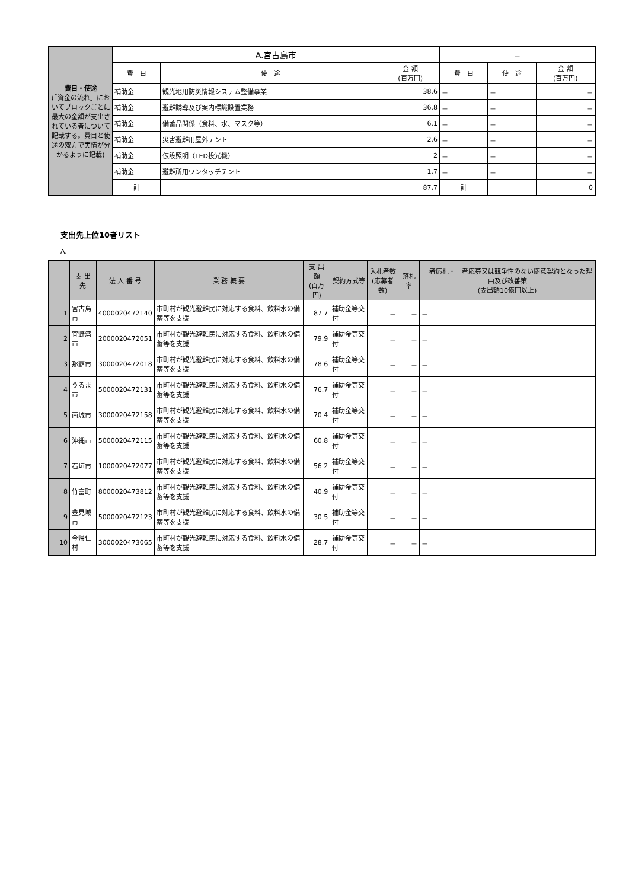| 費目・使途 (「資金の流れ」においてブロックごとに最大の金額が支出されている者について記載する。費目と使途の双方で実情が分かるように記載) | A.宮古島市 | | | － | | |
| | 費 目 | 使 途 | 金 額 (百万円) | 費 目 | 使 途 | 金 額 (百万円) |
| | 補助金 | 観光地用防災情報システム整備事業 | 38.6 | － | － | － |
| | 補助金 | 避難誘導及び案内標識設置業務 | 36.8 | － | － | － |
| | 補助金 | 備蓄品関係（食料、水、マスク等） | 6.1 | － | － | － |
| | 補助金 | 災害避難用屋外テント | 2.6 | － | － | － |
| | 補助金 | 仮設照明（LED投光機） | 2 | － | － | － |
| | 補助金 | 避難所用ワンタッチテント | 1.7 | － | － | － |
| | 計 | | 87.7 | 計 | | 0 |
支出先上位10者リスト
A.
| | 支 出 先 | 法 人 番 号 | 業 務 概 要 | 支 出 額 (百万円) | 契約方式等 | 入札者数 (応募者数) | 落札率 | 一者応札・一者応募又は競争性のない随意契約となった理由及び改善策 (支出額10億円以上) |
| 1 | 宮古島市 | 4000020472140 | 市町村が観光避難民に対応する食料、飲料水の備蓄等を支援 | 87.7 | 補助金等交付 | － | － | － |
| 2 | 宜野湾市 | 2000020472051 | 市町村が観光避難民に対応する食料、飲料水の備蓄等を支援 | 79.9 | 補助金等交付 | － | － | － |
| 3 | 那覇市 | 3000020472018 | 市町村が観光避難民に対応する食料、飲料水の備蓄等を支援 | 78.6 | 補助金等交付 | － | － | － |
| 4 | うるま市 | 5000020472131 | 市町村が観光避難民に対応する食料、飲料水の備蓄等を支援 | 76.7 | 補助金等交付 | － | － | － |
| 5 | 南城市 | 3000020472158 | 市町村が観光避難民に対応する食料、飲料水の備蓄等を支援 | 70.4 | 補助金等交付 | － | － | － |
| 6 | 沖縄市 | 5000020472115 | 市町村が観光避難民に対応する食料、飲料水の備蓄等を支援 | 60.8 | 補助金等交付 | － | － | － |
| 7 | 石垣市 | 1000020472077 | 市町村が観光避難民に対応する食料、飲料水の備蓄等を支援 | 56.2 | 補助金等交付 | － | － | － |
| 8 | 竹富町 | 8000020473812 | 市町村が観光避難民に対応する食料、飲料水の備蓄等を支援 | 40.9 | 補助金等交付 | － | － | － |
| 9 | 豊見城市 | 5000020472123 | 市町村が観光避難民に対応する食料、飲料水の備蓄等を支援 | 30.5 | 補助金等交付 | － | － | － |
| 10 | 今帰仁村 | 3000020473065 | 市町村が観光避難民に対応する食料、飲料水の備蓄等を支援 | 28.7 | 補助金等交付 | － | － | － |